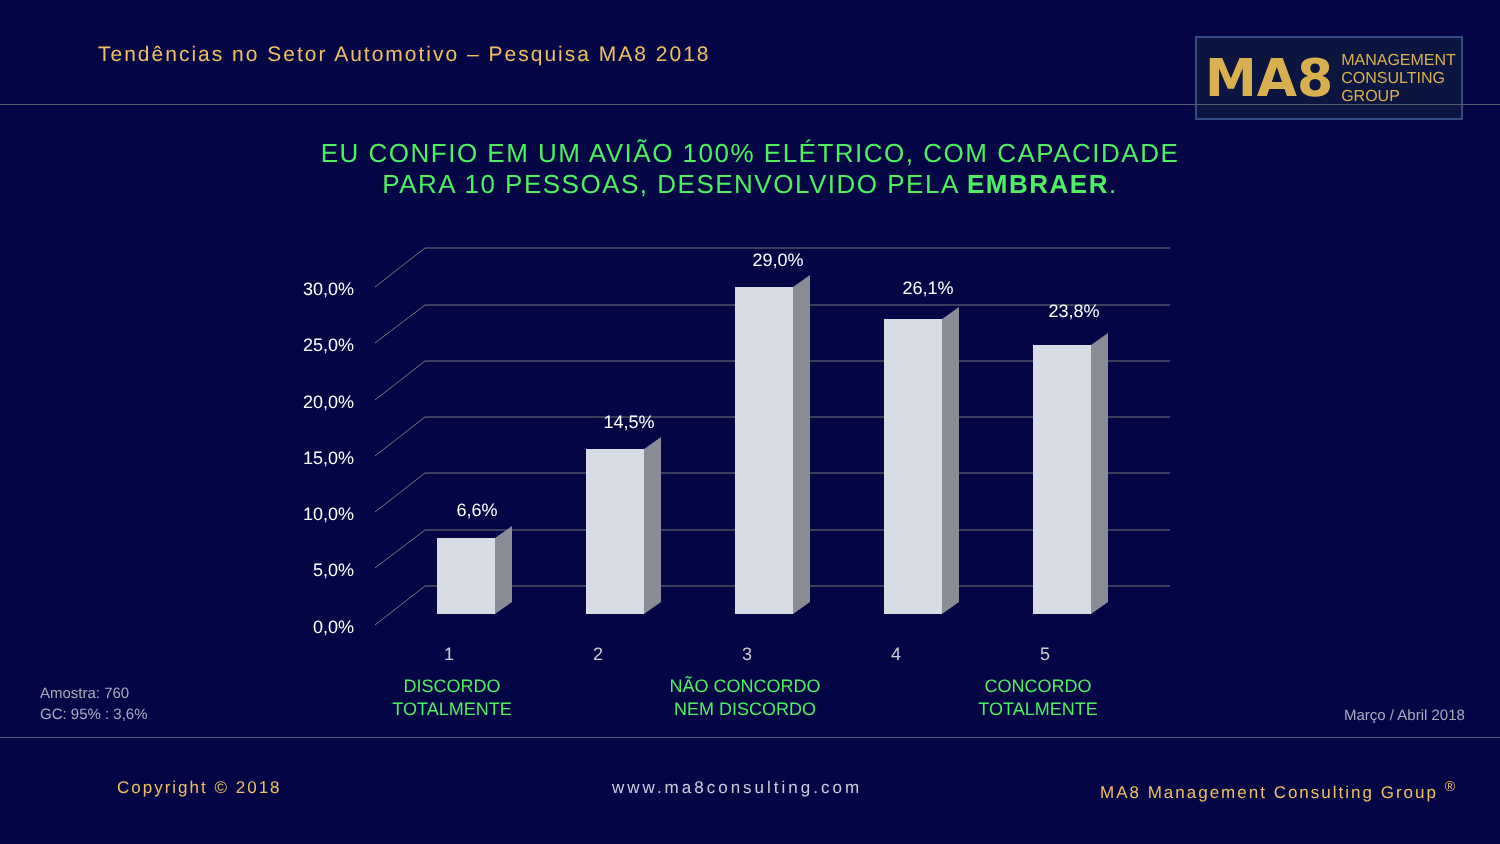Tendências no Setor Automotivo – Pesquisa MA8 2018
MA8 MANAGEMENT
CONSULTING GROUP
EU CONFIO EM UM AVIÃO 100% ELÉTRICO, COM CAPACIDADE PARA 10 PESSOAS, DESENVOLVIDO PELA EMBRAER.
30,0%
25,0%
20,0%
15,0%
10,0%
5,0%
0,0%
6,6%
14,5%
29,0%
26,1%
23,8%
1
2
3
4
5
DISCORDO TOTALMENTE
NÃO CONCORDO NEM DISCORDO
CONCORDO TOTALMENTE
Amostra: 760
GC: 95% : 3,6%
Março / Abril 2018
Copyright © 2018 www.ma8consulting.com
MA8 Management Consulting Group <sup>®</sup>